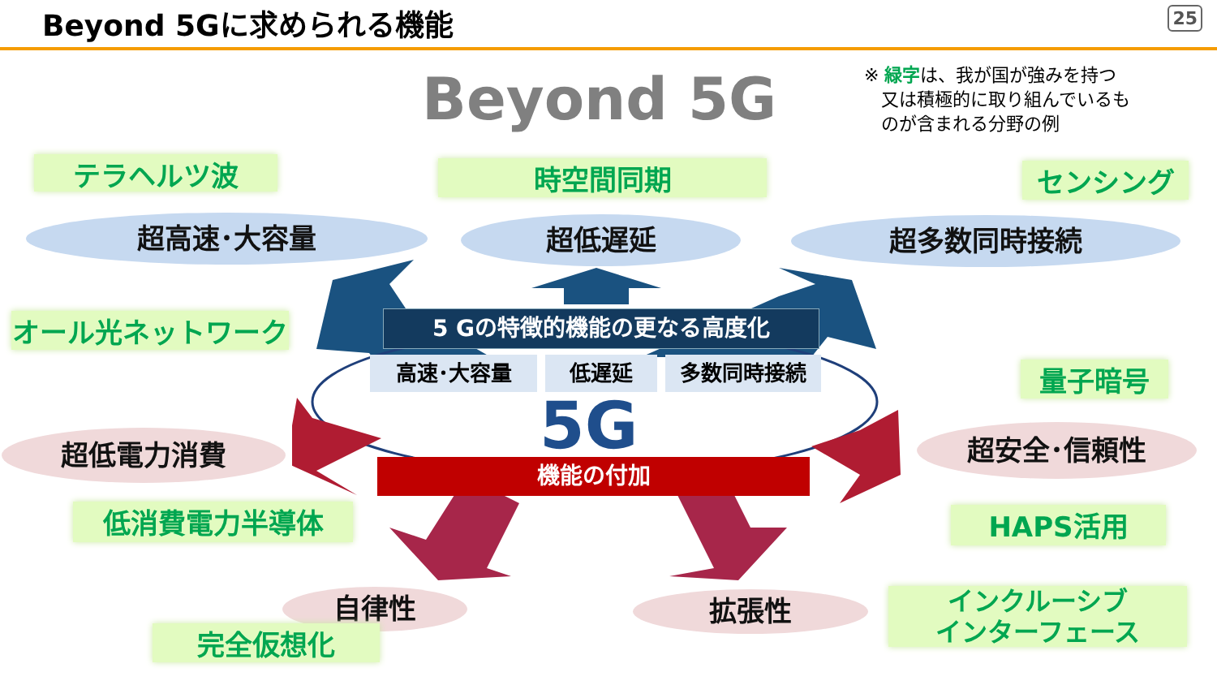Beyond 5Gに求められる機能 25
Beyond 5G
※ 緑字は、我が国が強みを持つ
又は積極的に取り組んでいるも
のが含まれる分野の例
テラヘルツ波 時空間同期 センシング
超高速･大容量 超低遅延 超多数同時接続
オール光ネットワーク
量子暗号
5 Gの特徴的機能の更なる高度化
高速･大容量 低遅延 多数同時接続
5G
超低電力消費 超安全･信頼性
機能の付加
低消費電力半導体 HAPS活用
自律性 拡張性
インクルーシブ
インターフェース
完全仮想化